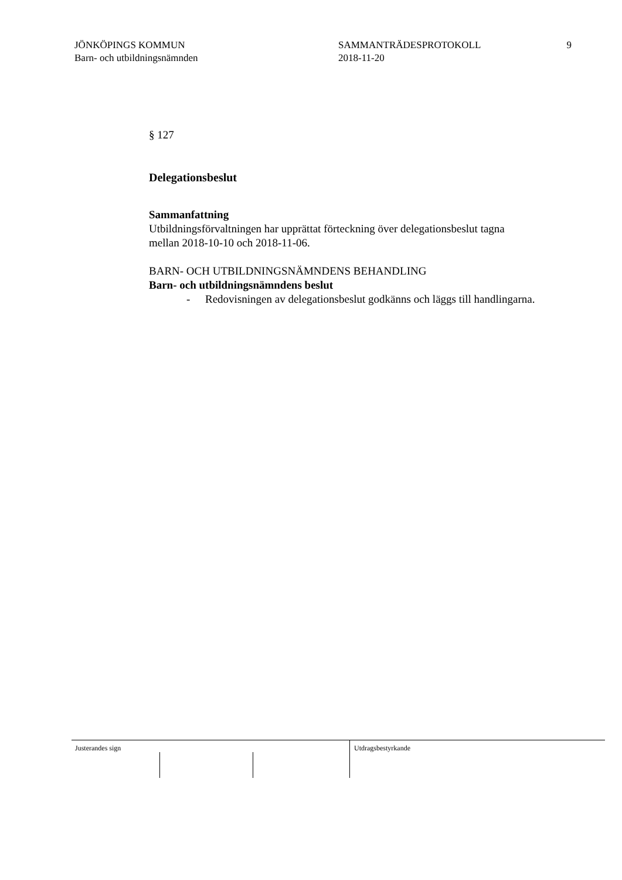JÖNKÖPINGS KOMMUN
Barn- och utbildningsnämnden
SAMMANTRÄDESPROTOKOLL
2018-11-20
9
§ 127
Delegationsbeslut
Sammanfattning
Utbildningsförvaltningen har upprättat förteckning över delegationsbeslut tagna mellan 2018-10-10 och 2018-11-06.
BARN- OCH UTBILDNINGSNÄMNDENS BEHANDLING
Barn- och utbildningsnämndens beslut
- Redovisningen av delegationsbeslut godkänns och läggs till handlingarna.
Justerandes sign Utdragsbestyrkande